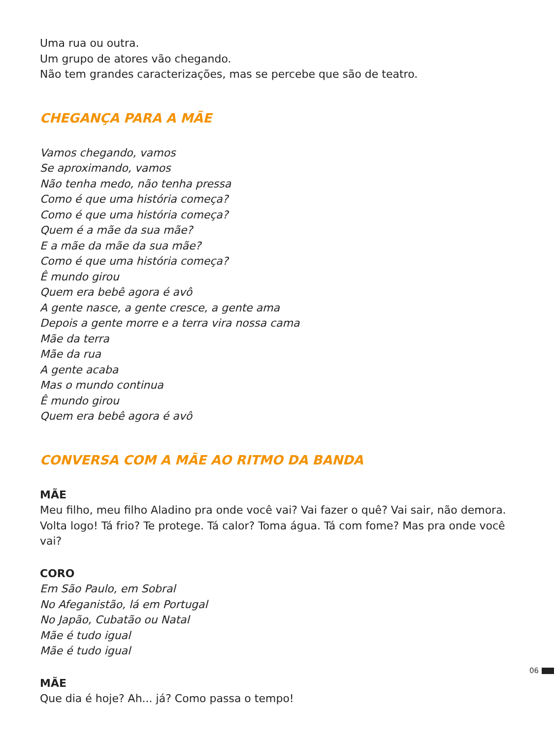Uma rua ou outra.
Um grupo de atores vão chegando.
Não tem grandes caracterizações, mas se percebe que são de teatro.
CHEGANÇA PARA A MÃE
Vamos chegando, vamos
Se aproximando, vamos
Não tenha medo, não tenha pressa
Como é que uma história começa?
Como é que uma história começa?
Quem é a mãe da sua mãe?
E a mãe da mãe da sua mãe?
Como é que uma história começa?
Ê mundo girou
Quem era bebê agora é avô
A gente nasce, a gente cresce, a gente ama
Depois a gente morre e a terra vira nossa cama
Mãe da terra
Mãe da rua
A gente acaba
Mas o mundo continua
Ê mundo girou
Quem era bebê agora é avô
CONVERSA COM A MÃE AO RITMO DA BANDA
MÃE
Meu filho, meu filho Aladino pra onde você vai? Vai fazer o quê? Vai sair, não demora. Volta logo! Tá frio? Te protege. Tá calor? Toma água. Tá com fome? Mas pra onde você vai?
CORO
Em São Paulo, em Sobral
No Afeganistão, lá em Portugal
No Japão, Cubatão ou Natal
Mãe é tudo igual
Mãe é tudo igual
MÃE
Que dia é hoje? Ah... já? Como passa o tempo!
06